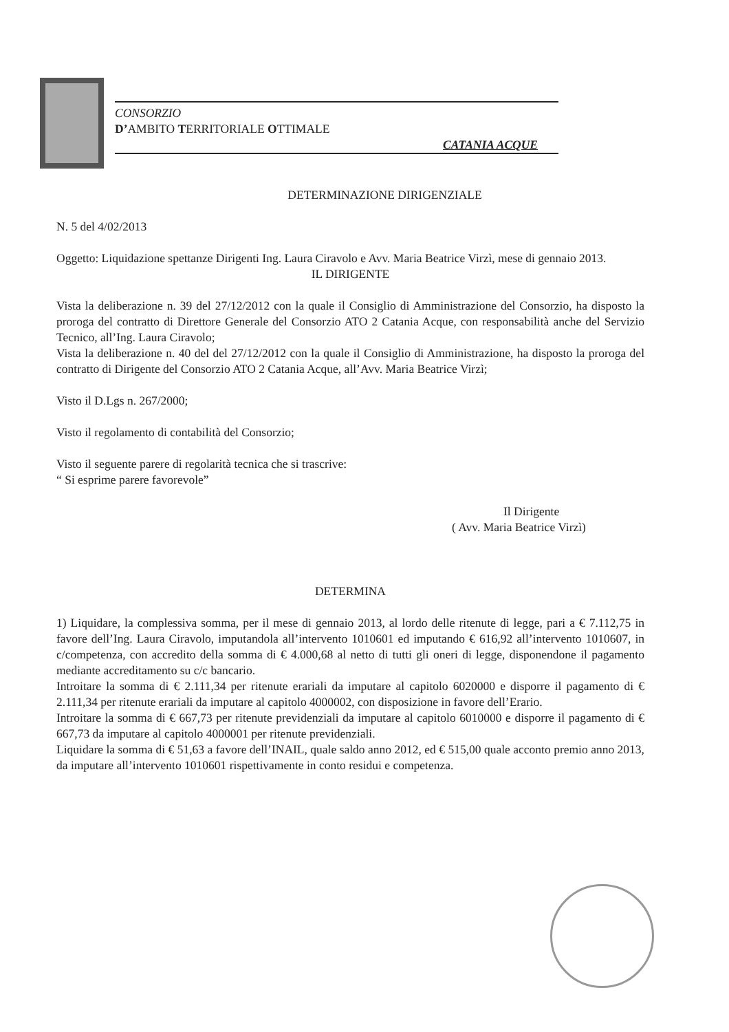CONSORZIO
D’AMBITO TERRITORIALE OTTIMALE
CATANIA ACQUE
DETERMINAZIONE DIRIGENZIALE
N. 5 del 4/02/2013
Oggetto: Liquidazione spettanze Dirigenti Ing. Laura Ciravolo e Avv. Maria Beatrice Virzì, mese di gennaio 2013.
IL DIRIGENTE
Vista la deliberazione n. 39 del 27/12/2012 con la quale il Consiglio di Amministrazione del Consorzio, ha disposto la proroga del contratto di Direttore Generale del Consorzio ATO 2 Catania Acque, con responsabilità anche del Servizio Tecnico, all’Ing. Laura Ciravolo;
Vista la deliberazione n. 40 del del 27/12/2012 con la quale il Consiglio di Amministrazione, ha disposto la proroga del contratto di Dirigente del Consorzio ATO 2 Catania Acque, all’Avv. Maria Beatrice Virzì;
Visto il D.Lgs n. 267/2000;
Visto il regolamento di contabilità del Consorzio;
Visto il seguente parere di regolarità tecnica che si trascrive:
“ Si esprime parere favorevole”
Il Dirigente
( Avv. Maria Beatrice Virzì)
DETERMINA
1) Liquidare, la complessiva somma, per il mese di gennaio 2013, al lordo delle ritenute di legge, pari a € 7.112,75 in favore dell’Ing. Laura Ciravolo, imputandola all’intervento 1010601 ed imputando € 616,92 all’intervento 1010607, in c/competenza, con accredito della somma di € 4.000,68 al netto di tutti gli oneri di legge, disponendone il pagamento mediante accreditamento su c/c bancario.
Introitare la somma di € 2.111,34 per ritenute erariali da imputare al capitolo 6020000 e disporre il pagamento di € 2.111,34 per ritenute erariali da imputare al capitolo 4000002, con disposizione in favore dell’Erario.
Introitare la somma di € 667,73 per ritenute previdenziali da imputare al capitolo 6010000 e disporre il pagamento di € 667,73 da imputare al capitolo 4000001 per ritenute previdenziali.
Liquidare la somma di € 51,63 a favore dell’INAIL, quale saldo anno 2012, ed € 515,00 quale acconto premio anno 2013, da imputare all’intervento 1010601 rispettivamente in conto residui e competenza.